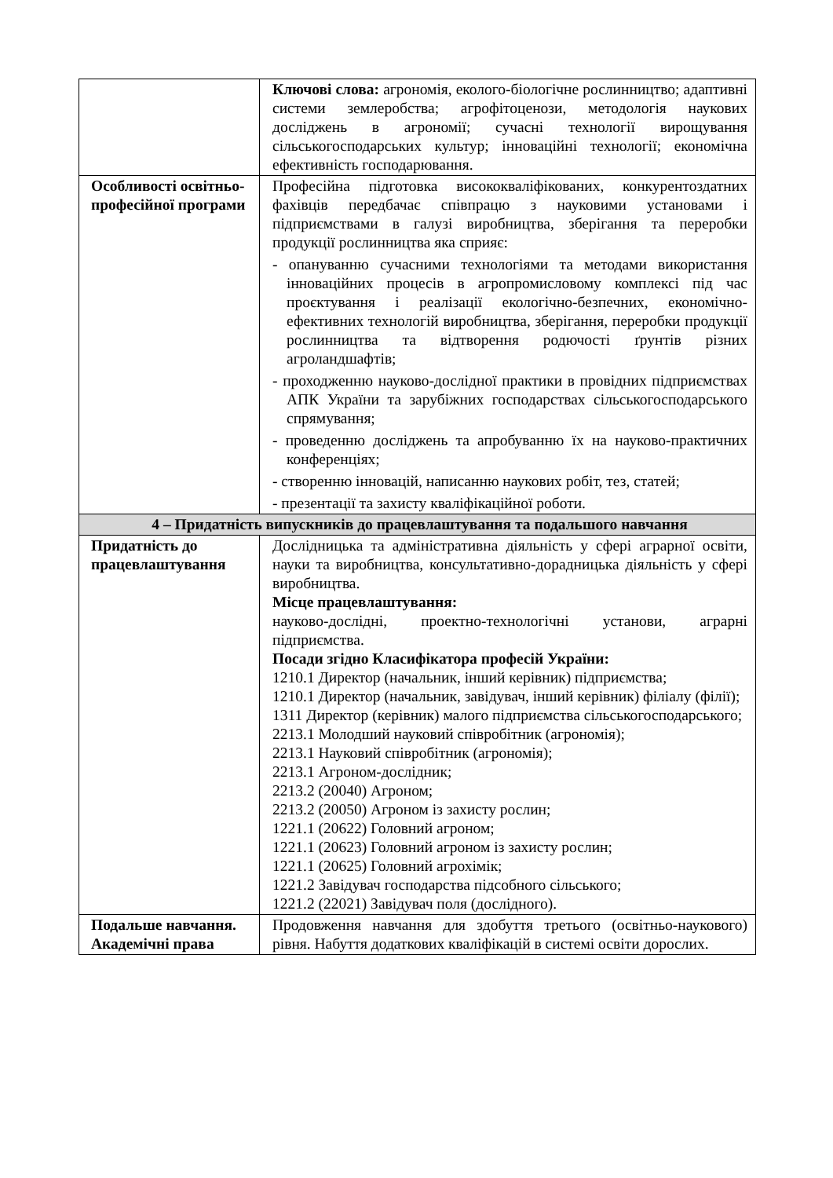| | Ключові слова: агрономія, еколого-біологічне рослинництво; адаптивні системи землеробства; агрофітоценози, методологія наукових досліджень в агрономії; сучасні технології вирощування сільськогосподарських культур; інноваційні технології; економічна ефективність господарювання. |
| Особливості освітньо-професійної програми | Професійна підготовка висококваліфікованих, конкурентоздатних фахівців передбачає співпрацю з науковими установами і підприємствами в галузі виробництва, зберігання та переробки продукції рослинництва яка сприяє: - опануванню сучасними технологіями та методами використання інноваційних процесів в агропромисловому комплексі під час проєктування і реалізації екологічно-безпечних, економічно-ефективних технологій виробництва, зберігання, переробки продукції рослинництва та відтворення родючості ґрунтів різних агроландшафтів; - проходженню науково-дослідної практики в провідних підприємствах АПК України та зарубіжних господарствах сільськогосподарського спрямування; - проведенню досліджень та апробуванню їх на науково-практичних конференціях; - створенню інновацій, написанню наукових робіт, тез, статей; - презентації та захисту кваліфікаційної роботи. |
| 4 – Придатність випускників до працевлаштування та подальшого навчання | |
| Придатність до працевлаштування | Дослідницька та адміністративна діяльність у сфері аграрної освіти, науки та виробництва, консультативно-дорадницька діяльність у сфері виробництва. Місце працевлаштування: науково-дослідні, проектно-технологічні установи, аграрні підприємства. Посади згідно Класифікатора професій України: 1210.1 Директор (начальник, інший керівник) підприємства; 1210.1 Директор (начальник, завідувач, інший керівник) філіалу (філії); 1311 Директор (керівник) малого підприємства сільськогосподарського; 2213.1 Молодший науковий співробітник (агрономія); 2213.1 Науковий співробітник (агрономія); 2213.1 Агроном-дослідник; 2213.2 (20040) Агроном; 2213.2 (20050) Агроном із захисту рослин; 1221.1 (20622) Головний агроном; 1221.1 (20623) Головний агроном із захисту рослин; 1221.1 (20625) Головний агрохімік; 1221.2 Завідувач господарства підсобного сільського; 1221.2 (22021) Завідувач поля (дослідного). |
| Подальше навчання. Академічні права | Продовження навчання для здобуття третього (освітньо-наукового) рівня. Набуття додаткових кваліфікацій в системі освіти дорослих. |